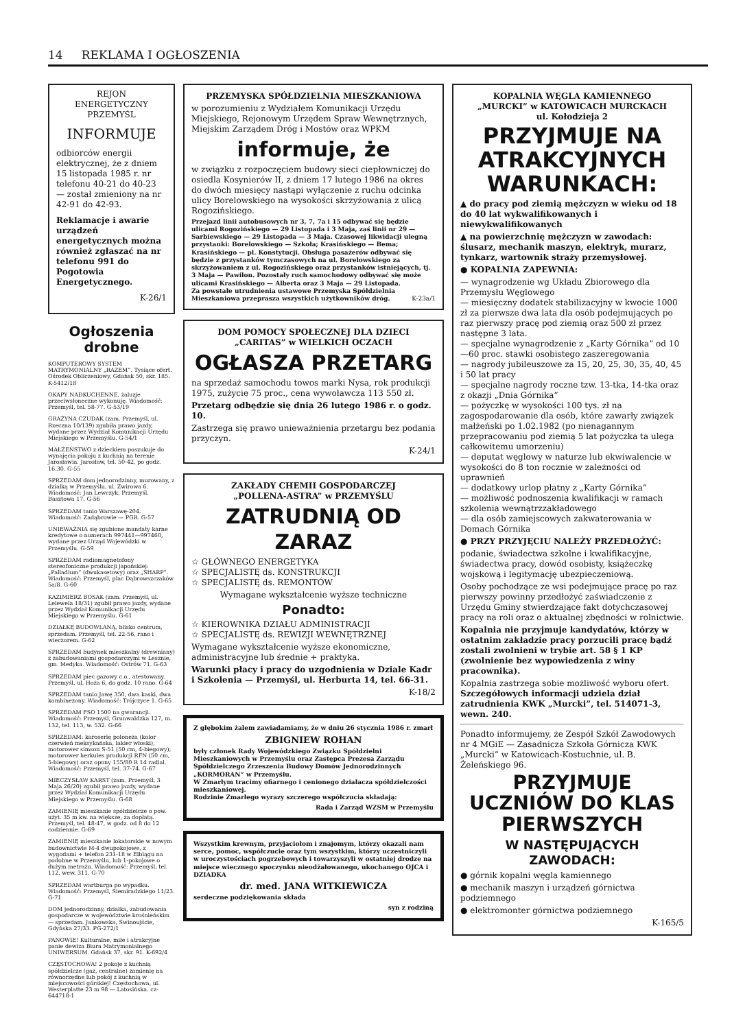14 REKLAMA I OGŁOSZENIA
REJON
ENERGETYCZNY
PRZEMYŚL
INFORMUJE
odbiorców energii elektrycznej, że z dniem 15 listopada 1985 r. nr telefonu 40-21 do 40-23 — został zmieniony na nr 42-91 do 42-93.
Reklamacje i awarie urządzeń energetycznych można również zgłaszać na nr telefonu 991 do Pogotowia Energetycznego.
K-26/1
Ogłoszenia drobne
KOMPUTEROWY SYSTEM MATRYMONIALNY „RAZEM”. Tysiące ofert. Ośrodek Obliczeniowy, Gdańsk 50, skr. 185. K-5412/18
OKAPY NADKUCHENNE, żaluzje przeciwsłoneczne wykonuję. Wiadomość: Przemyśl, tel. 58-77. G-53/19
GRAŻYNA CZUDAK (zam. Przemyśl, ul. Rzeczna 10/139) zgubiła prawo jazdy, wydane przez Wydział Komunikacji Urzędu Miejskiego w Przemyślu. G-54/1
MAŁŻEŃSTWO z dzieckiem poszukuje do wynajęcia pokoju z kuchnią na terenie Jarosławia. Jarosław, tel. 50-42, po godz. 16.30. G-55
SPRZEDAM dom jednorodzinny, murowany, z działką w Przemyślu, ul. Żwirowa 6. Wiadomość: Jan Lewczyk, Przemyśl, Basztowa 17. G-56
SPRZEDAM tanio Warszawę-204. Wiadomość: Zadąbrowie — PGR. G-57
UNIEWAŻNIA się zgubione mandaty karne kredytowe o numerach 997441—997460, wydane przez Urząd Wojewódzki w Przemyślu. G-59
SPRZEDAM radiomagnetofony stereofoniczne produkcji japońskiej: „Palladium” (dwukasetowy) oraz „SHARP”. Wiadomość: Przemyśl, plac Dąbrowszczaków 5a/8. G-60
KAZIMIERZ BOSAK (zam. Przemyśl, ul. Lelewela 18/31) zgubił prawo jazdy, wydane przez Wydział Komunikacji Urzędu Miejskiego w Przemyślu. G-61
DZIAŁKĘ BUDOWLANĄ, blisko centrum, sprzedam. Przemyśl, tel. 22-56, rano i wieczorem. G-62
SPRZEDAM budynek mieszkalny (drewniany) z zabudowaniami gospodarczymi w Lesznie, gm. Medyka. Wiadomość: Ostrów 71. G-63
SPRZEDAM piec gazowy c.o., atestowany. Przemyśl, ul. Hoża 6, do godz. 10 rano. G-64
SPRZEDAM tanio Jawę 350, dwa kaski, dwa kombinezony. Wiadomość: Trójczyce 1. G-65
SPRZEDAM FSO 1500 na gwarancji. Wiadomość: Przemyśl, Grunwaldzka 127, m. 132, tel. 113, w. 532. G-66
SPRZEDAM: karoserię poloneza (kolor czerwień meksykańska, lakier włoski), motorower simson S-51 (50 cm, 4-biegowy), motorower herkules produkcji RFN (50 cm, 5-biegowy) oraz opony 155/80 R 14 radial. Wiadomość: Przemyśl, tel. 37-74. G-67
MIECZYSŁAW KARST (zam. Przemyśl, 3 Maja 26/20) zgubił prawo jazdy, wydane przez Wydział Komunikacji Urzędu Miejskiego w Przemyślu. G-68
ZAMIENIĘ mieszkanie spółdzielcze o pow. użyt. 35 m kw. na większe, za dopłatą. Przemyśl, tel. 48-47, w godz. od 8 do 12 codziennie. G-69
ZAMIENIĘ mieszkanie lokatorskie w nowym budownictwie M-4 dwupokojowe, z wygodami + telefon 231-18 w Elblągu na podobne w Przemyślu, lub 1-pokojowe o dużym metrażu. Wiadomość: Przemyśl, tel. 112, wew. 311. G-70
SPRZEDAM wartburga po wypadku. Wiadomość: Przemyśl, Siemiradzkiego 11/23. G-71
DOM jednorodzinny, działka, zabudowania gospodarcze w województwie krośnieńskim — sprzedam. Jankowska, Świnoujście, Gdyńska 27/33. PG-272/1
PANOWIE! Kulturalne, miłe i atrakcyjne panie dewiza Biura Matrymonialnego UNIWERSUM. Gdańsk 37, skr. 91. K-692/4
CZĘSTOCHOWA! 2 pokoje z kuchnią spółdzielcze (gaz, centralne) zamienię na równorzędne lub pokój z kuchnią w miejscowości górskiej! Częstochowa, ul. Westerplatte 23 m 98 — Latosińska. cz-644718-1
PRZEMYSKA SPÓŁDZIELNIA MIESZKANIOWA
w porozumieniu z Wydziałem Komunikacji Urzędu Miejskiego, Rejonowym Urzędem Spraw Wewnętrznych, Miejskim Zarządem Dróg i Mostów oraz WPKM
informuje, że
w związku z rozpoczęciem budowy sieci ciepłowniczej do osiedla Kosynierów II, z dniem 17 lutego 1986 na okres do dwóch miesięcy nastąpi wyłączenie z ruchu odcinka ulicy Borelowskiego na wysokości skrzyżowania z ulicą Rogozińskiego.
Przejazd linii autobusowych nr 3, 7, 7a i 15 odbywać się będzie ulicami Rogozińskiego — 29 Listopada i 3 Maja, zaś linii nr 29 — Sarbiewskiego — 29 Listopada — 3 Maja. Czasowej likwidacji ulegną przystanki: Borelowskiego — Szkoła; Krasińskiego — Bema; Krasińskiego — pl. Konstytucji. Obsługa pasażerów odbywać się będzie z przystanków tymczasowych na ul. Borelowskiego za skrzyżowaniem z ul. Rogozińskiego oraz przystanków istniejących, tj. 3 Maja — Pawilon. Pozostały ruch samochodowy odbywać się może ulicami Krasińskiego — Alberta oraz 3 Maja — 29 Listopada.
Za powstałe utrudnienia ustawowe Przemyska Spółdzielnia Mieszkaniowa przeprasza wszystkich użytkowników dróg. K-23a/1
DOM POMOCY SPOŁECZNEJ DLA DZIECI
„CARITAS” w WIELKICH OCZACH
OGŁASZA PRZETARG
na sprzedaż samochodu towos marki Nysa, rok produkcji 1975, zużycie 75 proc., cena wywoławcza 113 550 zł.
Przetarg odbędzie się dnia 26 lutego 1986 r. o godz. 10.
Zastrzega się prawo unieważnienia przetargu bez podania przyczyn.
K-24/1
ZAKŁADY CHEMII GOSPODARCZEJ
„POLLENA-ASTRA” w PRZEMYŚLU
ZATRUDNIĄ OD ZARAZ
☆ GŁÓWNEGO ENERGETYKA
☆ SPECJALISTĘ ds. KONSTRUKCJI
☆ SPECJALISTĘ ds. REMONTÓW
Wymagane wykształcenie wyższe techniczne
Ponadto:
☆ KIEROWNIKA DZIAŁU ADMINISTRACJI
☆ SPECJALISTĘ ds. REWIZJI WEWNĘTRZNEJ
Wymagane wykształcenie wyższe ekonomiczne, administracyjne lub średnie + praktyka.
Warunki płacy i pracy do uzgodnienia w Dziale Kadr i Szkolenia — Przemyśl, ul. Herburta 14, tel. 66-31.
K-18/2
Z głębokim żalem zawiadamiamy, że w dniu 26 stycznia 1986 r. zmarł
ZBIGNIEW ROHAN
były członek Rady Wojewódzkiego Związku Spółdzielni Mieszkaniowych w Przemyślu oraz Zastępca Prezesa Zarządu Spółdzielczego Zrzeszenia Budowy Domów Jednorodzinnych „KORMORAN” w Przemyślu.
W Zmarłym tracimy ofiarnego i cenionego działacza spółdzielczości mieszkaniowej.
Rodzinie Zmarłego wyrazy szczerego współczucia składają:
Rada i Zarząd WZSM w Przemyślu
Wszystkim krewnym, przyjaciołom i znajomym, którzy okazali nam serce, pomoc, współczucie oraz tym wszystkim, którzy uczestniczyli w uroczystościach pogrzebowych i towarzyszyli w ostatniej drodze na miejsce wiecznego spoczynku nieodżałowanego, ukochanego OJCA i DZIADKA
dr. med. JANA WITKIEWICZA
serdeczne podziękowania składa
syn z rodziną
KOPALNIA WĘGLA KAMIENNEGO
„MURCKI” w KATOWICACH MURCKACH
ul. Kołodzieja 2
PRZYJMUJE NA ATRAKCYJNYCH WARUNKACH:
▲ do pracy pod ziemią mężczyzn w wieku od 18 do 40 lat wykwalifikowanych i niewykwalifikowanych
▲ na powierzchnię mężczyzn w zawodach: ślusarz, mechanik maszyn, elektryk, murarz, tynkarz, wartownik straży przemysłowej.
● KOPALNIA ZAPEWNIA:
— wynagrodzenie wg Układu Zbiorowego dla Przemysłu Węglowego
— miesięczny dodatek stabilizacyjny w kwocie 1000 zł za pierwsze dwa lata dla osób podejmujących po raz pierwszy pracę pod ziemią oraz 500 zł przez następne 3 lata.
— specjalne wynagrodzenie z „Karty Górnika” od 10—60 proc. stawki osobistego zaszeregowania
— nagrody jubileuszowe za 15, 20, 25, 30, 35, 40, 45 i 50 lat pracy
— specjalne nagrody roczne tzw. 13-tka, 14-tka oraz z okazji „Dnia Górnika”
— pożyczkę w wysokości 100 tys. zł na zagospodarowanie dla osób, które zawarły związek małżeński po 1.02.1982 (po nienagannym przepracowaniu pod ziemią 5 lat pożyczka ta ulega całkowitemu umorzeniu)
— deputat węglowy w naturze lub ekwiwalencie w wysokości do 8 ton rocznie w zależności od uprawnień
— dodatkowy urlop płatny z „Karty Górnika”
— możliwość podnoszenia kwalifikacji w ramach szkolenia wewnątrzzakładowego
— dla osób zamiejscowych zakwaterowania w Domach Górnika
● PRZY PRZYJĘCIU NALEŻY PRZEDŁOŻYĆ:
podanie, świadectwa szkolne i kwalifikacyjne, świadectwa pracy, dowód osobisty, książeczkę wojskową i legitymację ubezpieczeniową.
Osoby pochodzące ze wsi podejmujące pracę po raz pierwszy powinny przedłożyć zaświadczenie z Urzędu Gminy stwierdzające fakt dotychczasowej pracy na roli oraz o aktualnej zbędności w rolnictwie.
Kopalnia nie przyjmuje kandydatów, którzy w ostatnim zakładzie pracy porzucili pracę bądź zostali zwolnieni w trybie art. 58 § 1 KP (zwolnienie bez wypowiedzenia z winy pracownika).
Kopalnia zastrzega sobie możliwość wyboru ofert. Szczegółowych informacji udziela dział zatrudnienia KWK „Murcki”, tel. 514071-3, wewn. 240.
Ponadto informujemy, że Zespół Szkół Zawodowych nr 4 MGiE — Zasadnicza Szkoła Górnicza KWK „Murcki” w Katowicach-Kostuchnie, ul. B. Żeleńskiego 96.
PRZYJMUJE UCZNIÓW DO KLAS PIERWSZYCH
W NASTĘPUJĄCYCH ZAWODACH:
● górnik kopalni węgla kamiennego
● mechanik maszyn i urządzeń górnictwa podziemnego
● elektromonter górnictwa podziemnego
K-165/5